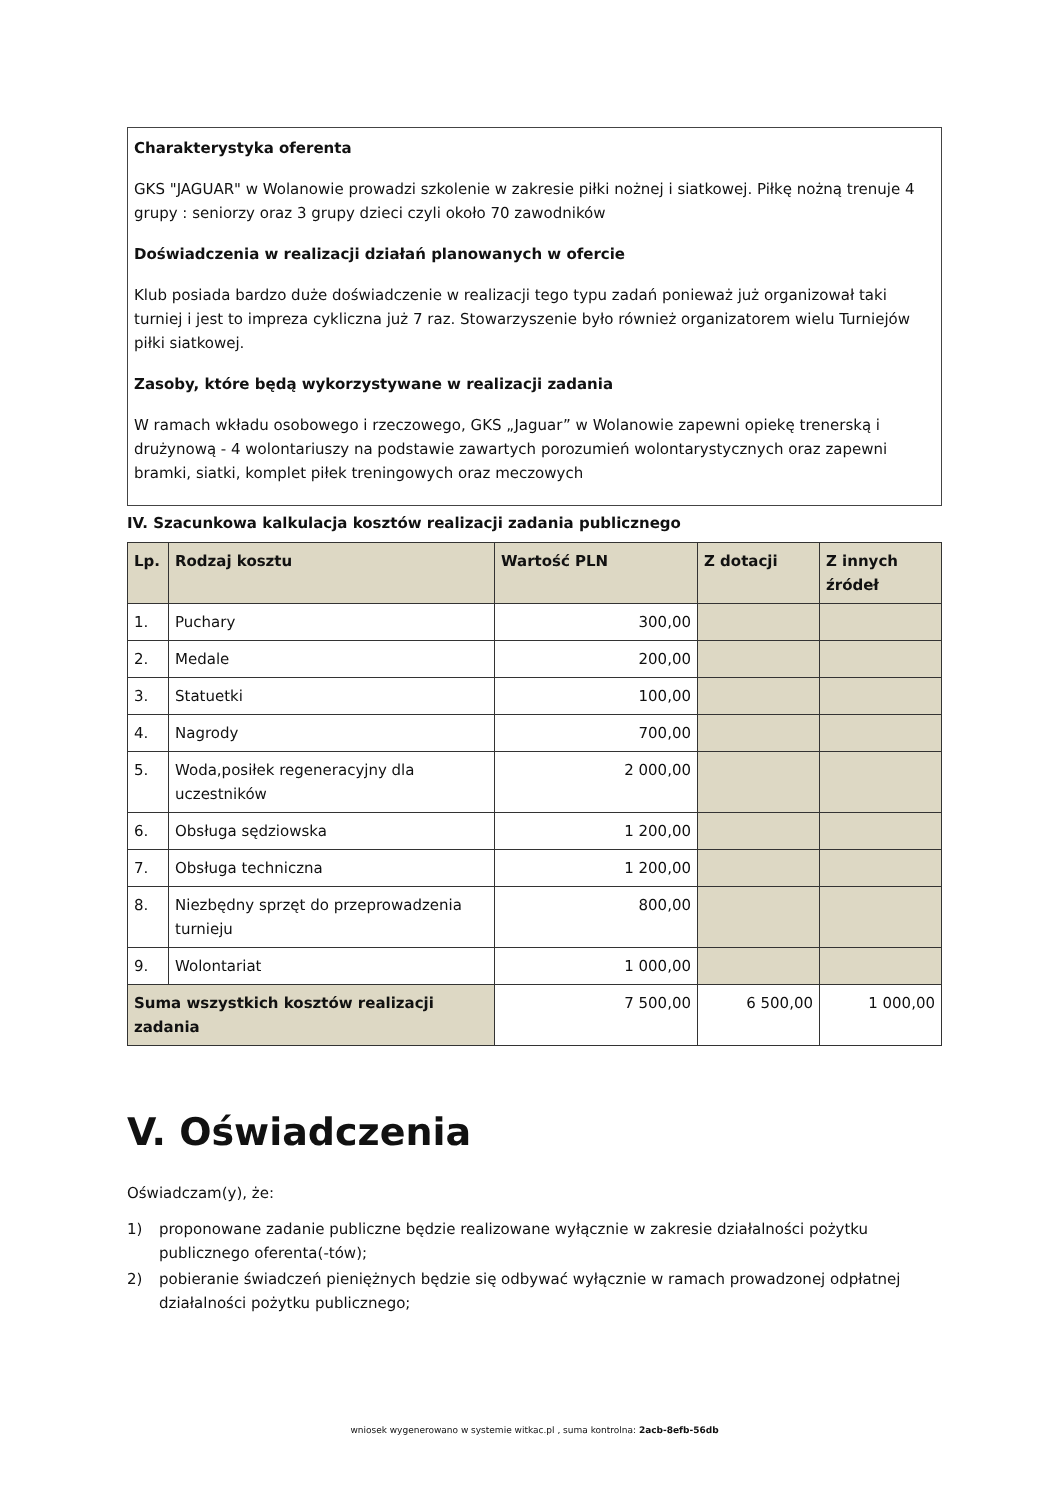Charakterystyka oferenta
GKS "JAGUAR" w Wolanowie prowadzi szkolenie w zakresie piłki nożnej i siatkowej. Piłkę nożną trenuje 4 grupy : seniorzy oraz 3 grupy dzieci czyli około 70 zawodników
Doświadczenia w realizacji działań planowanych w ofercie
Klub posiada bardzo duże doświadczenie w realizacji tego typu zadań ponieważ już organizował taki turniej i jest to impreza cykliczna już 7 raz. Stowarzyszenie było również organizatorem wielu Turniejów piłki siatkowej.
Zasoby, które będą wykorzystywane w realizacji zadania
W ramach wkładu osobowego i rzeczowego, GKS „Jaguar” w Wolanowie zapewni opiekę trenerską i drużynową - 4 wolontariuszy na podstawie zawartych porozumień wolontarystycznych oraz zapewni bramki, siatki, komplet piłek treningowych oraz meczowych
IV. Szacunkowa kalkulacja kosztów realizacji zadania publicznego
| Lp. | Rodzaj kosztu | Wartość PLN | Z dotacji | Z innych źródeł |
| --- | --- | --- | --- | --- |
| 1. | Puchary | 300,00 | | |
| 2. | Medale | 200,00 | | |
| 3. | Statuetki | 100,00 | | |
| 4. | Nagrody | 700,00 | | |
| 5. | Woda,posiłek regeneracyjny dla uczestników | 2 000,00 | | |
| 6. | Obsługa sędziowska | 1 200,00 | | |
| 7. | Obsługa techniczna | 1 200,00 | | |
| 8. | Niezbędny sprzęt do przeprowadzenia turnieju | 800,00 | | |
| 9. | Wolontariat | 1 000,00 | | |
| Suma wszystkich kosztów realizacji zadania | | 7 500,00 | 6 500,00 | 1 000,00 |
V. Oświadczenia
Oświadczam(y), że:
1) proponowane zadanie publiczne będzie realizowane wyłącznie w zakresie działalności pożytku publicznego oferenta(-tów);
2) pobieranie świadczeń pieniężnych będzie się odbywać wyłącznie w ramach prowadzonej odpłatnej działalności pożytku publicznego;
wniosek wygenerowano w systemie witkac.pl , suma kontrolna: 2acb-8efb-56db